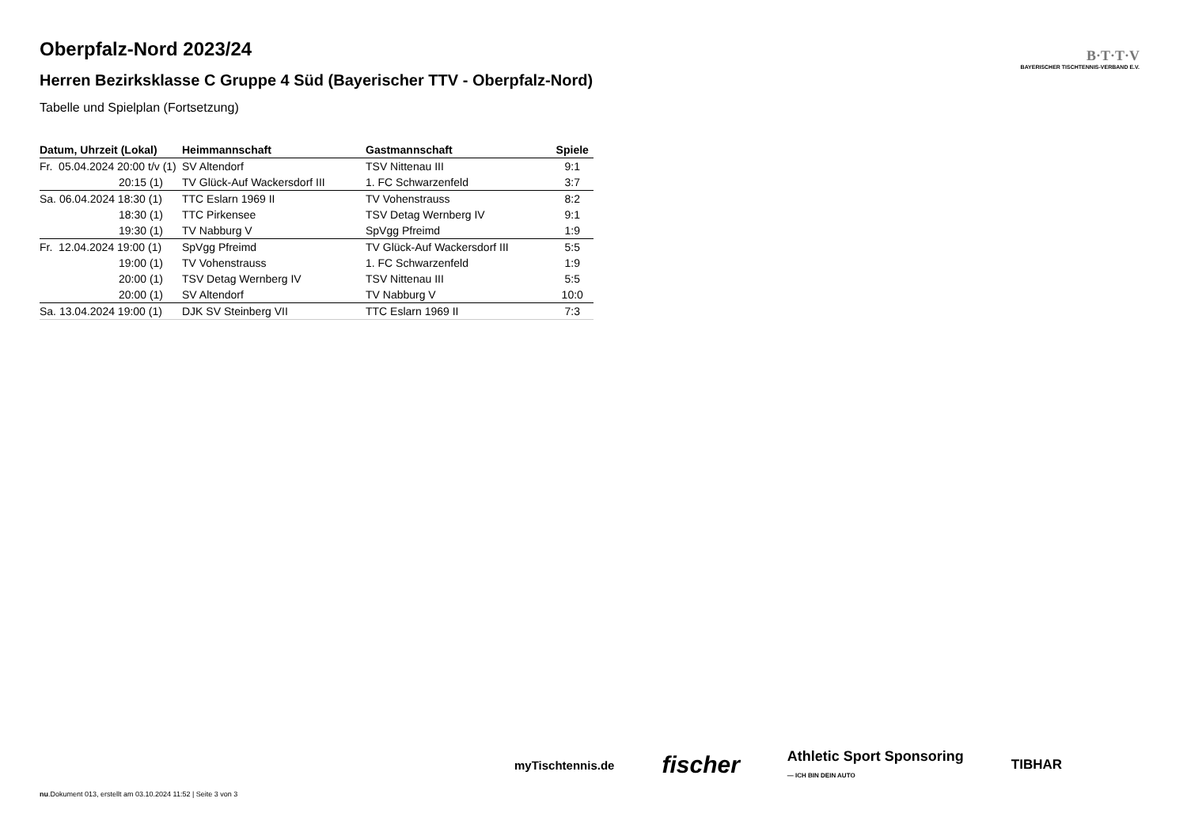B·T·T·V
BAYERISCHER TISCHTENNIS-VERBAND E.V.
Oberpfalz-Nord 2023/24
Herren Bezirksklasse C Gruppe 4 Süd (Bayerischer TTV - Oberpfalz-Nord)
Tabelle und Spielplan (Fortsetzung)
| Datum, Uhrzeit (Lokal) | Heimmannschaft | Gastmannschaft | Spiele |
| --- | --- | --- | --- |
| Fr. 05.04.2024 20:00 t/v (1) | SV Altendorf | TSV Nittenau III | 9:1 |
| 20:15 (1) | TV Glück-Auf Wackersdorf III | 1. FC Schwarzenfeld | 3:7 |
| Sa. 06.04.2024 18:30 (1) | TTC Eslarn 1969 II | TV Vohenstrauss | 8:2 |
| 18:30 (1) | TTC Pirkensee | TSV Detag Wernberg IV | 9:1 |
| 19:30 (1) | TV Nabburg V | SpVgg Pfreimd | 1:9 |
| Fr. 12.04.2024 19:00 (1) | SpVgg Pfreimd | TV Glück-Auf Wackersdorf III | 5:5 |
| 19:00 (1) | TV Vohenstrauss | 1. FC Schwarzenfeld | 1:9 |
| 20:00 (1) | TSV Detag Wernberg IV | TSV Nittenau III | 5:5 |
| 20:00 (1) | SV Altendorf | TV Nabburg V | 10:0 |
| Sa. 13.04.2024 19:00 (1) | DJK SV Steinberg VII | TTC Eslarn 1969 II | 7:3 |
myTischtennis.de fischer Athletic Sport Sponsoring
— ICH BIN DEIN AUTO TIBHAR
nu.Dokument 013, erstellt am 03.10.2024 11:52 | Seite 3 von 3